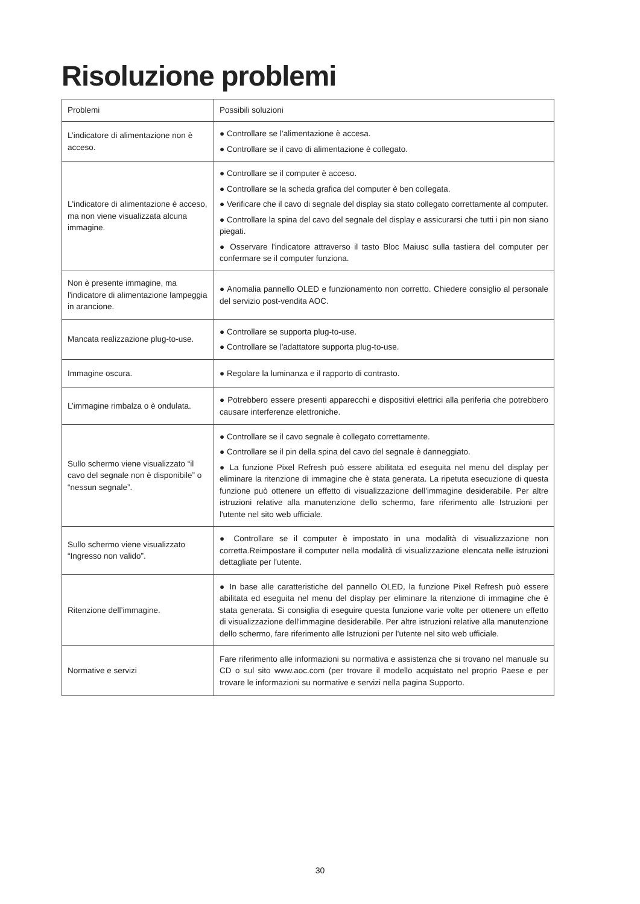Risoluzione problemi
| Problemi | Possibili soluzioni |
| --- | --- |
| L’indicatore di alimentazione non è acceso. | ● Controllare se l’alimentazione è accesa. ● Controllare se il cavo di alimentazione è collegato. |
| L'indicatore di alimentazione è acceso, ma non viene visualizzata alcuna immagine. | ● Controllare se il computer è acceso. ● Controllare se la scheda grafica del computer è ben collegata. ● Verificare che il cavo di segnale del display sia stato collegato correttamente al computer. ● Controllare la spina del cavo del segnale del display e assicurarsi che tutti i pin non siano piegati. ● Osservare l'indicatore attraverso il tasto Bloc Maiusc sulla tastiera del computer per confermare se il computer funziona. |
| Non è presente immagine, ma l'indicatore di alimentazione lampeggia in arancione. | ● Anomalia pannello OLED e funzionamento non corretto. Chiedere consiglio al personale del servizio post-vendita AOC. |
| Mancata realizzazione plug-to-use. | ● Controllare se supporta plug-to-use. ● Controllare se l'adattatore supporta plug-to-use. |
| Immagine oscura. | ● Regolare la luminanza e il rapporto di contrasto. |
| L’immagine rimbalza o è ondulata. | ● Potrebbero essere presenti apparecchi e dispositivi elettrici alla periferia che potrebbero causare interferenze elettroniche. |
| Sullo schermo viene visualizzato “il cavo del segnale non è disponibile” o “nessun segnale”. | ● Controllare se il cavo segnale è collegato correttamente. ● Controllare se il pin della spina del cavo del segnale è danneggiato. ● La funzione Pixel Refresh può essere abilitata ed eseguita nel menu del display per eliminare la ritenzione di immagine che è stata generata. La ripetuta esecuzione di questa funzione può ottenere un effetto di visualizzazione dell'immagine desiderabile. Per altre istruzioni relative alla manutenzione dello schermo, fare riferimento alle Istruzioni per l'utente nel sito web ufficiale. |
| Sullo schermo viene visualizzato “Ingresso non valido”. | ● Controllare se il computer è impostato in una modalità di visualizzazione non corretta.Reimpostare il computer nella modalità di visualizzazione elencata nelle istruzioni dettagliate per l'utente. |
| Ritenzione dell’immagine. | ● In base alle caratteristiche del pannello OLED, la funzione Pixel Refresh può essere abilitata ed eseguita nel menu del display per eliminare la ritenzione di immagine che è stata generata. Si consiglia di eseguire questa funzione varie volte per ottenere un effetto di visualizzazione dell'immagine desiderabile. Per altre istruzioni relative alla manutenzione dello schermo, fare riferimento alle Istruzioni per l'utente nel sito web ufficiale. |
| Normative e servizi | Fare riferimento alle informazioni su normativa e assistenza che si trovano nel manuale su CD o sul sito www.aoc.com (per trovare il modello acquistato nel proprio Paese e per trovare le informazioni su normative e servizi nella pagina Supporto. |
30